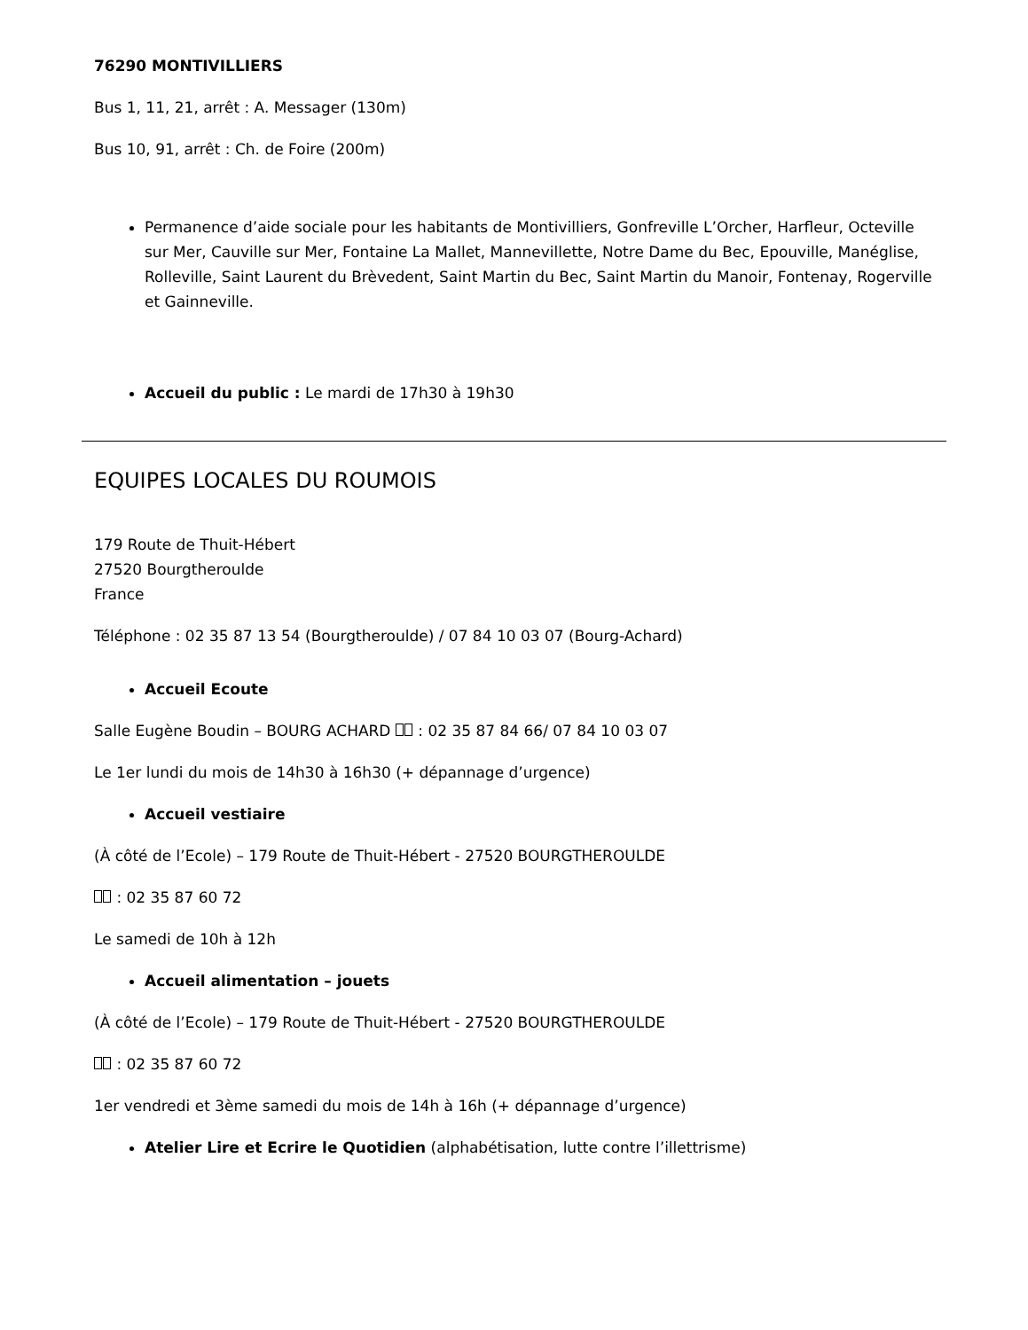76290 MONTIVILLIERS
Bus 1, 11, 21, arrêt : A. Messager (130m)
Bus 10, 91, arrêt : Ch. de Foire (200m)
Permanence d’aide sociale pour les habitants de Montivilliers, Gonfreville L’Orcher, Harfleur, Octeville sur Mer, Cauville sur Mer, Fontaine La Mallet, Mannevillette, Notre Dame du Bec, Epouville, Manéglise, Rolleville, Saint Laurent du Brèvedent, Saint Martin du Bec, Saint Martin du Manoir, Fontenay, Rogerville et Gainneville.
Accueil du public : Le mardi de 17h30 à 19h30
EQUIPES LOCALES DU ROUMOIS
179 Route de Thuit-Hébert
27520 Bourgtheroulde
France
Téléphone : 02 35 87 13 54 (Bourgtheroulde) / 07 84 10 03 07 (Bourg-Achard)
Accueil Ecoute
Salle Eugène Boudin – BOURG ACHARD : 02 35 87 84 66/ 07 84 10 03 07
Le 1er lundi du mois de 14h30 à 16h30 (+ dépannage d’urgence)
Accueil vestiaire
(À côté de l’Ecole) – 179 Route de Thuit-Hébert - 27520 BOURGTHEROULDE
: 02 35 87 60 72
Le samedi de 10h à 12h
Accueil alimentation – jouets
(À côté de l’Ecole) – 179 Route de Thuit-Hébert - 27520 BOURGTHEROULDE
: 02 35 87 60 72
1er vendredi et 3ème samedi du mois de 14h à 16h (+ dépannage d’urgence)
Atelier Lire et Ecrire le Quotidien (alphabétisation, lutte contre l’illettrisme)